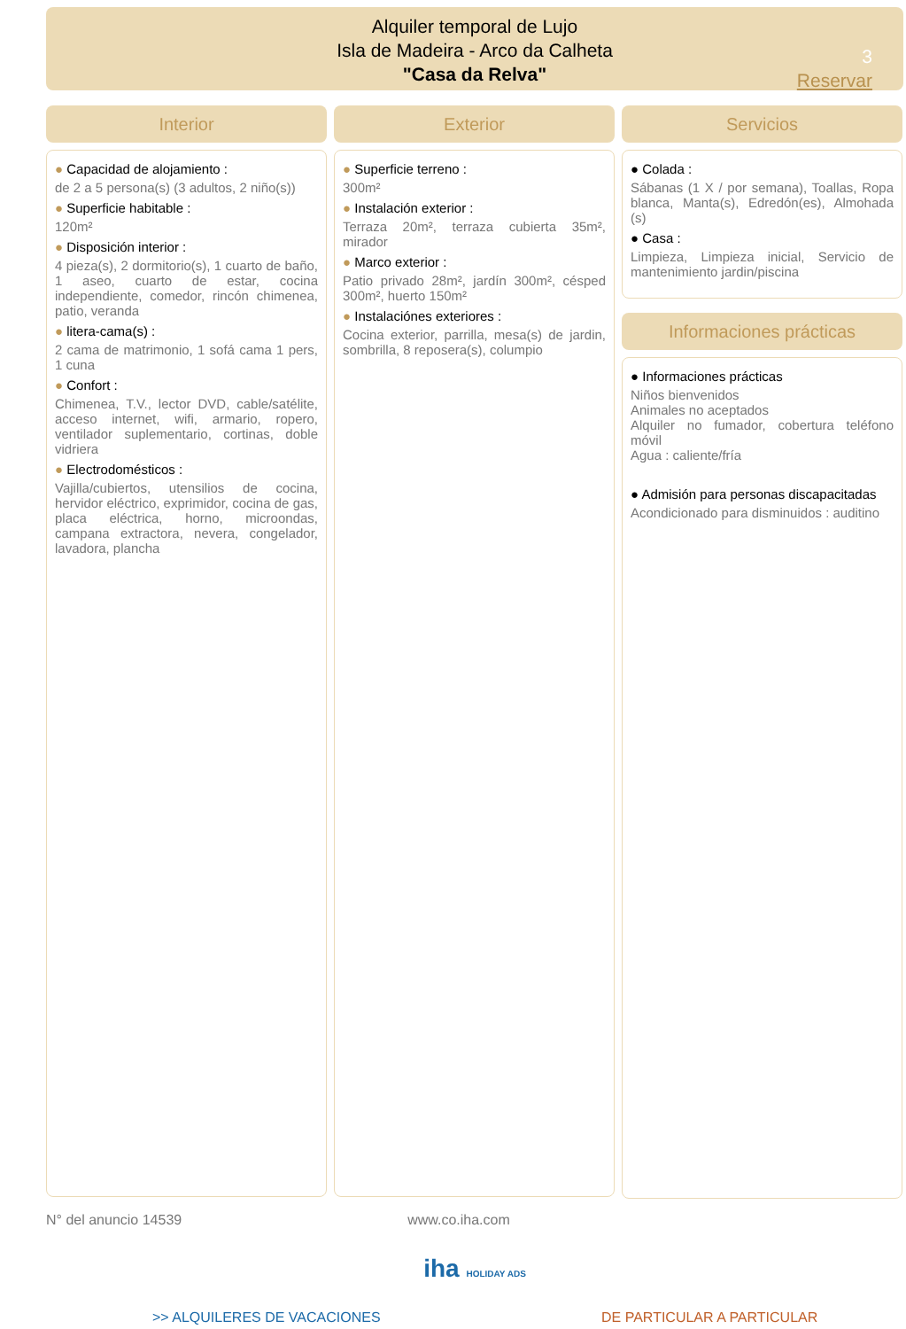Alquiler temporal de Lujo
Isla de Madeira - Arco da Calheta
"Casa da Relva"
3
Reservar
Interior
● Capacidad de alojamiento :
de 2 a 5 persona(s) (3 adultos, 2 niño(s))
● Superficie habitable :
120m²
● Disposición interior :
4 pieza(s), 2 dormitorio(s), 1 cuarto de baño, 1 aseo, cuarto de estar, cocina independiente, comedor, rincón chimenea, patio, veranda
● litera-cama(s) :
2 cama de matrimonio, 1 sofá cama 1 pers, 1 cuna
● Confort :
Chimenea, T.V., lector DVD, cable/satélite, acceso internet, wifi, armario, ropero, ventilador suplementario, cortinas, doble vidriera
● Electrodomésticos :
Vajilla/cubiertos, utensilios de cocina, hervidor eléctrico, exprimidor, cocina de gas, placa eléctrica, horno, microondas, campana extractora, nevera, congelador, lavadora, plancha
Exterior
● Superficie terreno :
300m²
● Instalación exterior :
Terraza 20m², terraza cubierta 35m², mirador
● Marco exterior :
Patio privado 28m², jardín 300m², césped 300m², huerto 150m²
● Instalaciónes exteriores :
Cocina exterior, parrilla, mesa(s) de jardin, sombrilla, 8 reposera(s), columpio
Servicios
● Colada :
Sábanas (1 X / por semana), Toallas, Ropa blanca, Manta(s), Edredón(es), Almohada (s)
● Casa :
Limpieza, Limpieza inicial, Servicio de mantenimiento jardin/piscina
Informaciones prácticas
● Informaciones prácticas
Niños bienvenidos
Animales no aceptados
Alquiler no fumador, cobertura teléfono móvil
Agua : caliente/fría
● Admisión para personas discapacitadas
Acondicionado para disminuidos : auditino
N° del anuncio 14539 www.co.iha.com
iha HOLIDAY ADS
>> ALQUILERES DE VACACIONES DE PARTICULAR A PARTICULAR